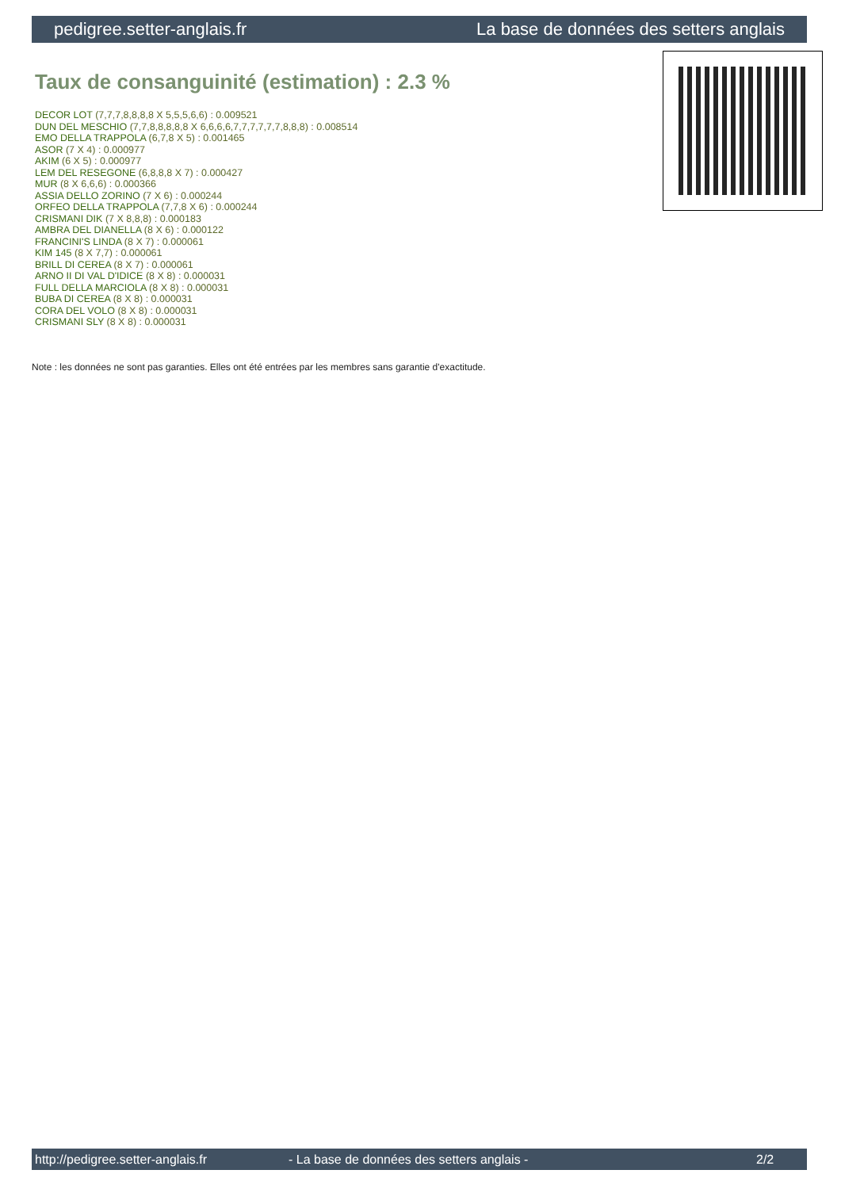pedigree.setter-anglais.fr La base de données des setters anglais
Taux de consanguinité (estimation) : 2.3 %
DECOR LOT (7,7,7,8,8,8,8 X 5,5,5,6,6) : 0.009521
DUN DEL MESCHIO (7,7,8,8,8,8,8 X 6,6,6,6,7,7,7,7,7,7,8,8,8) : 0.008514
EMO DELLA TRAPPOLA (6,7,8 X 5) : 0.001465
ASOR (7 X 4) : 0.000977
AKIM (6 X 5) : 0.000977
LEM DEL RESEGONE (6,8,8,8 X 7) : 0.000427
MUR (8 X 6,6,6) : 0.000366
ASSIA DELLO ZORINO (7 X 6) : 0.000244
ORFEO DELLA TRAPPOLA (7,7,8 X 6) : 0.000244
CRISMANI DIK (7 X 8,8,8) : 0.000183
AMBRA DEL DIANELLA (8 X 6) : 0.000122
FRANCINI'S LINDA (8 X 7) : 0.000061
KIM 145 (8 X 7,7) : 0.000061
BRILL DI CEREA (8 X 7) : 0.000061
ARNO II DI VAL D'IDICE (8 X 8) : 0.000031
FULL DELLA MARCIOLA (8 X 8) : 0.000031
BUBA DI CEREA (8 X 8) : 0.000031
CORA DEL VOLO (8 X 8) : 0.000031
CRISMANI SLY (8 X 8) : 0.000031
Note : les données ne sont pas garanties. Elles ont été entrées par les membres sans garantie d'exactitude.
http://pedigree.setter-anglais.fr - La base de données des setters anglais - 2/2